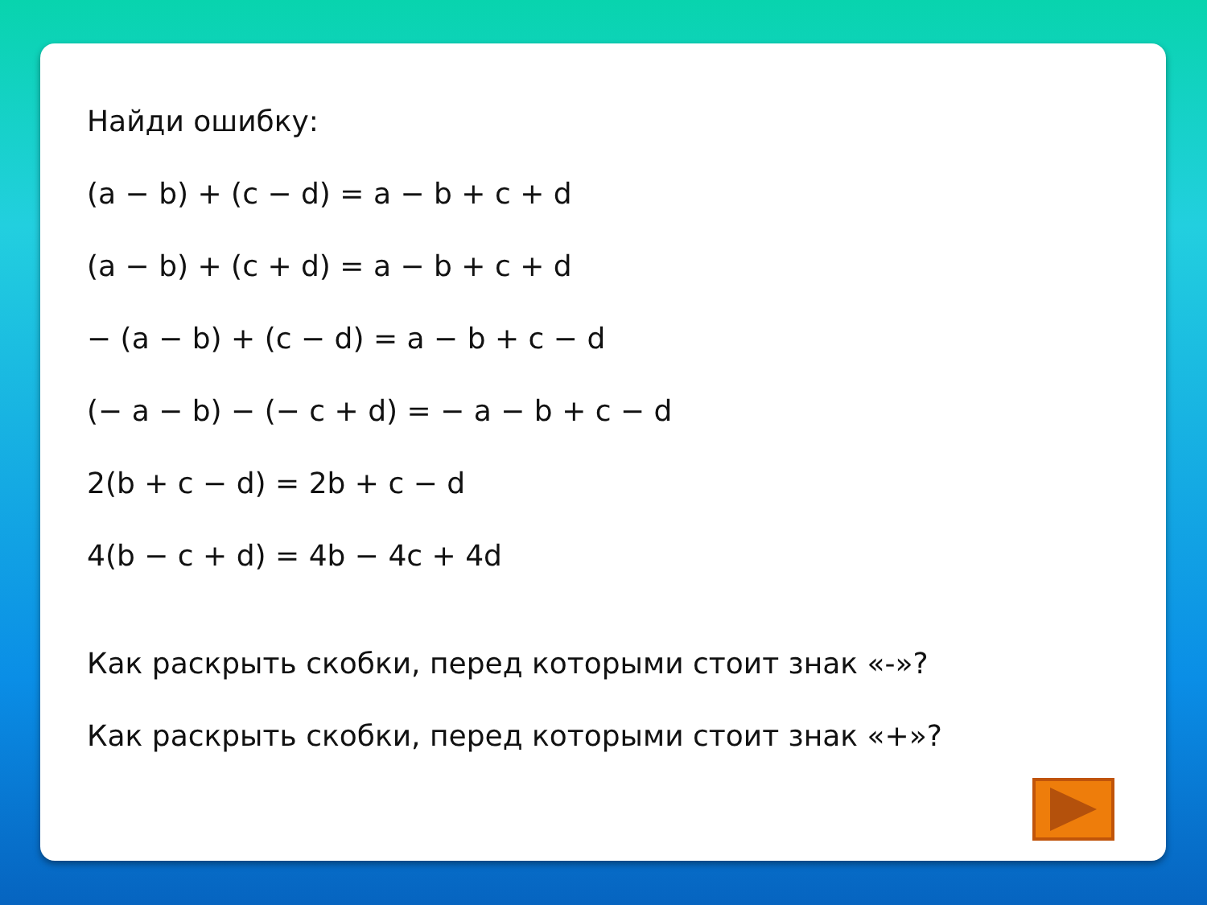Найди ошибку:
(a − b) + (c − d) = a − b + c + d
(a − b) + (c + d) = a − b + c + d
− (a − b) + (c − d) = a − b + c − d
(− a − b) − (− c + d) = − a − b + c − d
2(b + c − d) = 2b + c − d
4(b − c + d) = 4b − 4c + 4d
Как раскрыть скобки, перед которыми стоит знак «-»?
Как раскрыть скобки, перед которыми стоит знак «+»?